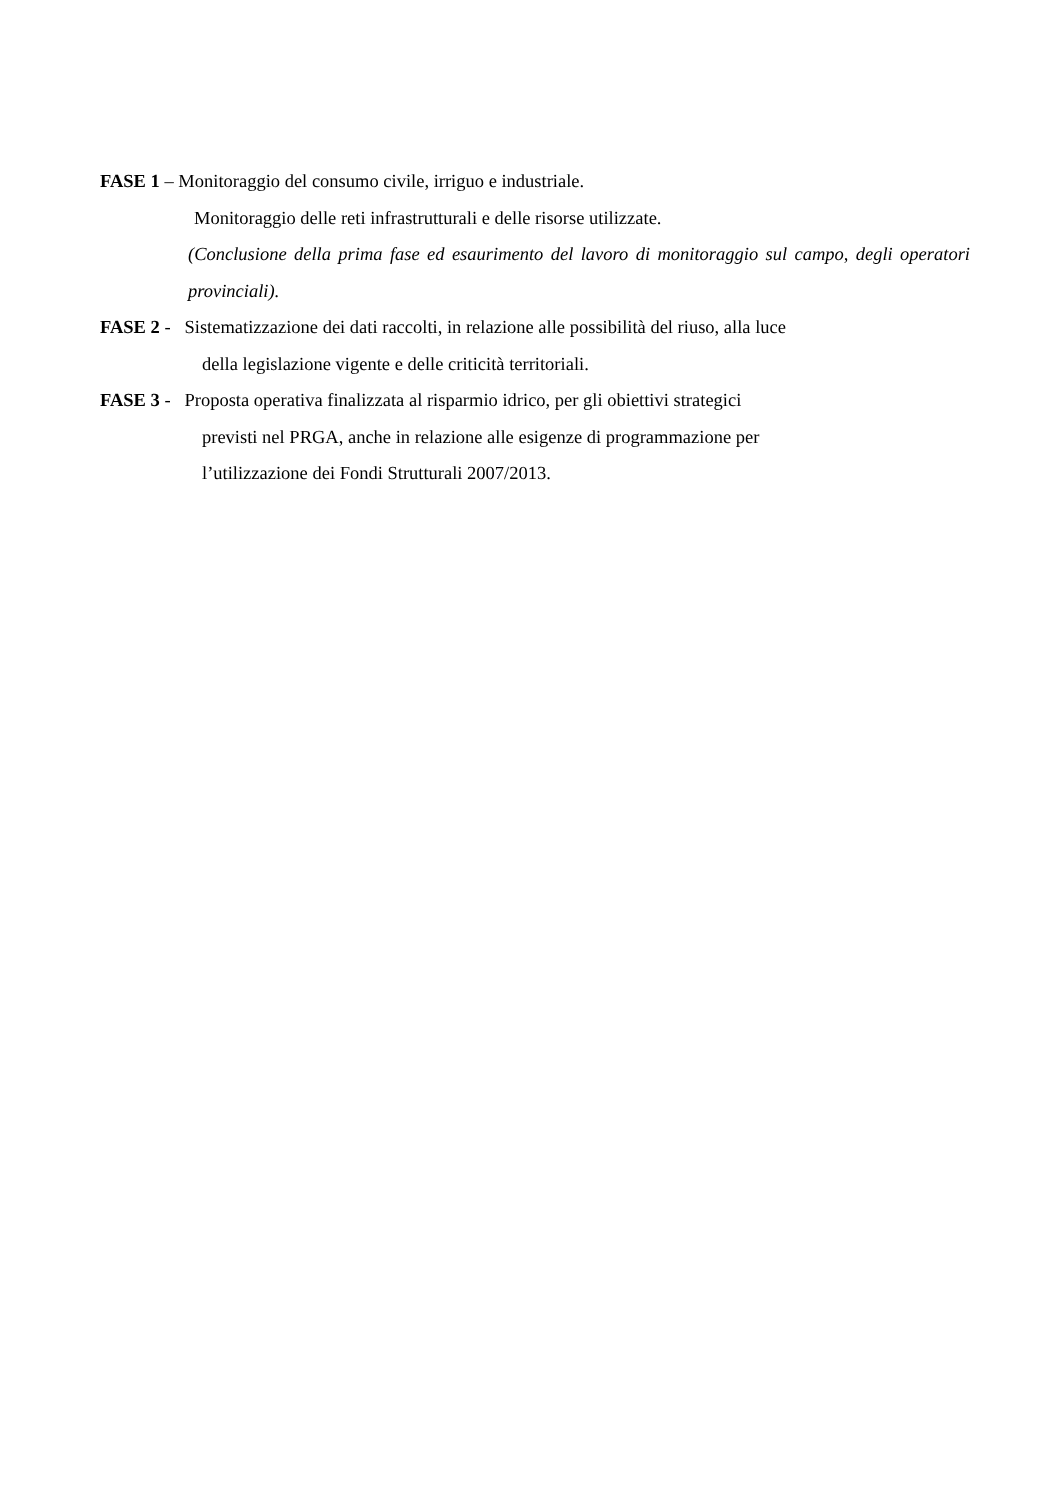FASE 1 – Monitoraggio del consumo civile, irriguo e industriale.
Monitoraggio delle reti infrastrutturali e delle risorse utilizzate.
(Conclusione della prima fase ed esaurimento del lavoro di monitoraggio sul campo, degli operatori provinciali).
FASE 2 - Sistematizzazione dei dati raccolti, in relazione alle possibilità del riuso, alla luce
della legislazione vigente e delle criticità territoriali.
FASE 3 - Proposta operativa finalizzata al risparmio idrico, per gli obiettivi strategici
previsti nel PRGA, anche in relazione alle esigenze di programmazione per
l’utilizzazione dei Fondi Strutturali 2007/2013.